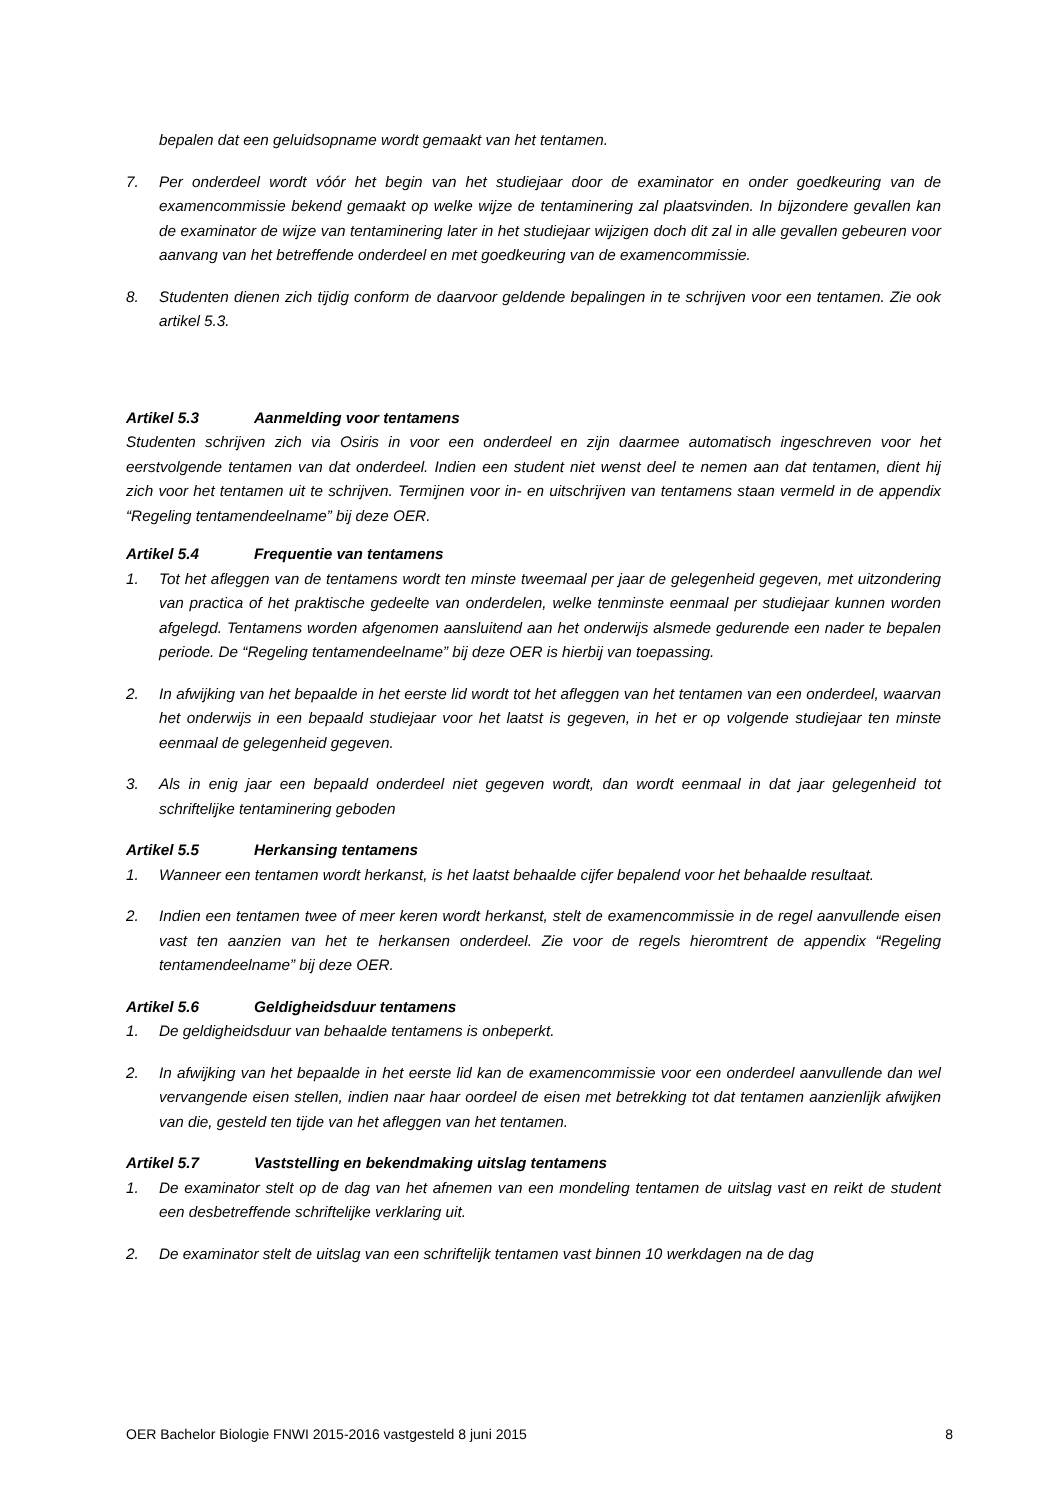bepalen dat een geluidsopname wordt gemaakt van het tentamen.
7. Per onderdeel wordt vóór het begin van het studiejaar door de examinator en onder goedkeuring van de examencommissie bekend gemaakt op welke wijze de tentaminering zal plaatsvinden. In bijzondere gevallen kan de examinator de wijze van tentaminering later in het studiejaar wijzigen doch dit zal in alle gevallen gebeuren voor aanvang van het betreffende onderdeel en met goedkeuring van de examencommissie.
8. Studenten dienen zich tijdig conform de daarvoor geldende bepalingen in te schrijven voor een tentamen. Zie ook artikel 5.3.
Artikel 5.3 Aanmelding voor tentamens
Studenten schrijven zich via Osiris in voor een onderdeel en zijn daarmee automatisch ingeschreven voor het eerstvolgende tentamen van dat onderdeel. Indien een student niet wenst deel te nemen aan dat tentamen, dient hij zich voor het tentamen uit te schrijven. Termijnen voor in- en uitschrijven van tentamens staan vermeld in de appendix “Regeling tentamendeelname” bij deze OER.
Artikel 5.4 Frequentie van tentamens
1. Tot het afleggen van de tentamens wordt ten minste tweemaal per jaar de gelegenheid gegeven, met uitzondering van practica of het praktische gedeelte van onderdelen, welke tenminste eenmaal per studiejaar kunnen worden afgelegd. Tentamens worden afgenomen aansluitend aan het onderwijs alsmede gedurende een nader te bepalen periode. De “Regeling tentamendeelname” bij deze OER is hierbij van toepassing.
2. In afwijking van het bepaalde in het eerste lid wordt tot het afleggen van het tentamen van een onderdeel, waarvan het onderwijs in een bepaald studiejaar voor het laatst is gegeven, in het er op volgende studiejaar ten minste eenmaal de gelegenheid gegeven.
3. Als in enig jaar een bepaald onderdeel niet gegeven wordt, dan wordt eenmaal in dat jaar gelegenheid tot schriftelijke tentaminering geboden
Artikel 5.5 Herkansing tentamens
1. Wanneer een tentamen wordt herkanst, is het laatst behaalde cijfer bepalend voor het behaalde resultaat.
2. Indien een tentamen twee of meer keren wordt herkanst, stelt de examencommissie in de regel aanvullende eisen vast ten aanzien van het te herkansen onderdeel. Zie voor de regels hieromtrent de appendix “Regeling tentamendeelname” bij deze OER.
Artikel 5.6 Geldigheidsduur tentamens
1. De geldigheidsduur van behaalde tentamens is onbeperkt.
2. In afwijking van het bepaalde in het eerste lid kan de examencommissie voor een onderdeel aanvullende dan wel vervangende eisen stellen, indien naar haar oordeel de eisen met betrekking tot dat tentamen aanzienlijk afwijken van die, gesteld ten tijde van het afleggen van het tentamen.
Artikel 5.7 Vaststelling en bekendmaking uitslag tentamens
1. De examinator stelt op de dag van het afnemen van een mondeling tentamen de uitslag vast en reikt de student een desbetreffende schriftelijke verklaring uit.
2. De examinator stelt de uitslag van een schriftelijk tentamen vast binnen 10 werkdagen na de dag
OER Bachelor Biologie FNWI 2015-2016 vastgesteld 8 juni 2015 8